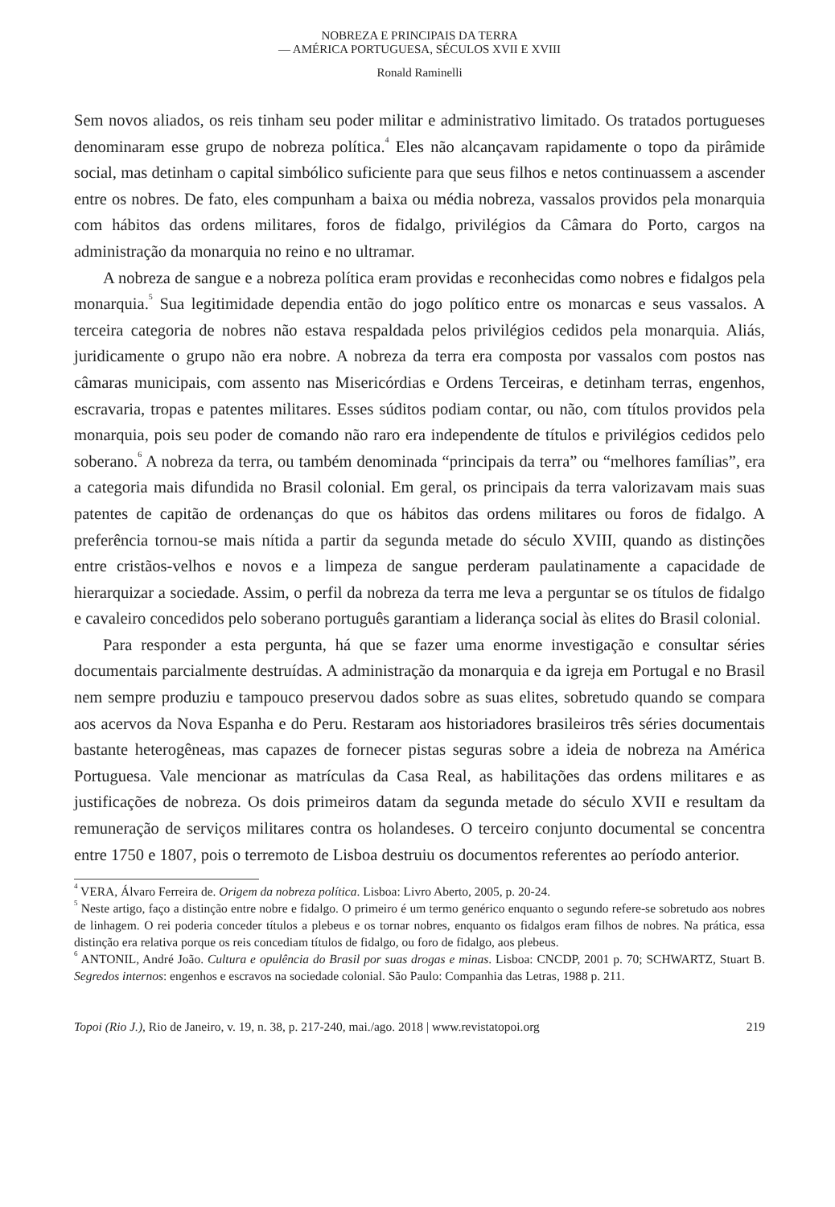NOBREZA E PRINCIPAIS DA TERRA
— AMÉRICA PORTUGUESA, SÉCULOS XVII E XVIII
Ronald Raminelli
Sem novos aliados, os reis tinham seu poder militar e administrativo limitado. Os tratados portugueses denominaram esse grupo de nobreza política.<sup>4</sup> Eles não alcançavam rapidamente o topo da pirâmide social, mas detinham o capital simbólico suficiente para que seus filhos e netos continuassem a ascender entre os nobres. De fato, eles compunham a baixa ou média nobreza, vassalos providos pela monarquia com hábitos das ordens militares, foros de fidalgo, privilégios da Câmara do Porto, cargos na administração da monarquia no reino e no ultramar.
A nobreza de sangue e a nobreza política eram providas e reconhecidas como nobres e fidalgos pela monarquia.<sup>5</sup> Sua legitimidade dependia então do jogo político entre os monarcas e seus vassalos. A terceira categoria de nobres não estava respaldada pelos privilégios cedidos pela monarquia. Aliás, juridicamente o grupo não era nobre. A nobreza da terra era composta por vassalos com postos nas câmaras municipais, com assento nas Misericórdias e Ordens Terceiras, e detinham terras, engenhos, escravaria, tropas e patentes militares. Esses súditos podiam contar, ou não, com títulos providos pela monarquia, pois seu poder de comando não raro era independente de títulos e privilégios cedidos pelo soberano.<sup>6</sup> A nobreza da terra, ou também denominada “principais da terra” ou “melhores famílias”, era a categoria mais difundida no Brasil colonial. Em geral, os principais da terra valorizavam mais suas patentes de capitão de ordenanças do que os hábitos das ordens militares ou foros de fidalgo. A preferência tornou-se mais nítida a partir da segunda metade do século XVIII, quando as distinções entre cristãos-velhos e novos e a limpeza de sangue perderam paulatinamente a capacidade de hierarquizar a sociedade. Assim, o perfil da nobreza da terra me leva a perguntar se os títulos de fidalgo e cavaleiro concedidos pelo soberano português garantiam a liderança social às elites do Brasil colonial.
Para responder a esta pergunta, há que se fazer uma enorme investigação e consultar séries documentais parcialmente destruídas. A administração da monarquia e da igreja em Portugal e no Brasil nem sempre produziu e tampouco preservou dados sobre as suas elites, sobretudo quando se compara aos acervos da Nova Espanha e do Peru. Restaram aos historiadores brasileiros três séries documentais bastante heterogêneas, mas capazes de fornecer pistas seguras sobre a ideia de nobreza na América Portuguesa. Vale mencionar as matrículas da Casa Real, as habilitações das ordens militares e as justificações de nobreza. Os dois primeiros datam da segunda metade do século XVII e resultam da remuneração de serviços militares contra os holandeses. O terceiro conjunto documental se concentra entre 1750 e 1807, pois o terremoto de Lisboa destruiu os documentos referentes ao período anterior.
<sup>4</sup> VERA, Álvaro Ferreira de. Origem da nobreza política. Lisboa: Livro Aberto, 2005, p. 20-24.
<sup>5</sup> Neste artigo, faço a distinção entre nobre e fidalgo. O primeiro é um termo genérico enquanto o segundo refere-se sobretudo aos nobres de linhagem. O rei poderia conceder títulos a plebeus e os tornar nobres, enquanto os fidalgos eram filhos de nobres. Na prática, essa distinção era relativa porque os reis concediam títulos de fidalgo, ou foro de fidalgo, aos plebeus.
<sup>6</sup> ANTONIL, André João. Cultura e opulência do Brasil por suas drogas e minas. Lisboa: CNCDP, 2001 p. 70; SCHWARTZ, Stuart B. Segredos internos: engenhos e escravos na sociedade colonial. São Paulo: Companhia das Letras, 1988 p. 211.
Topoi (Rio J.), Rio de Janeiro, v. 19, n. 38, p. 217-240, mai./ago. 2018 | www.revistatopoi.org 219